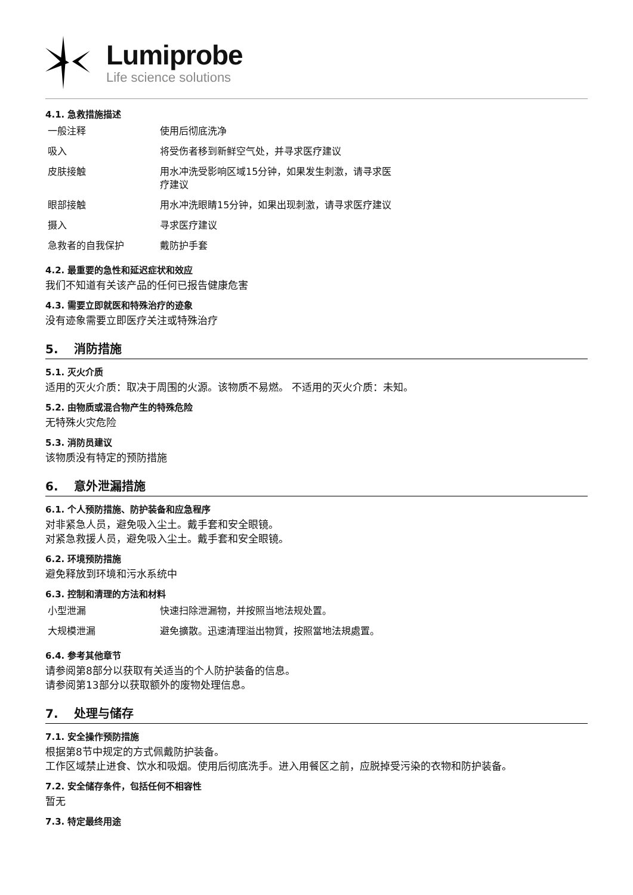Lumiprobe
Life science solutions
4.1. 急救措施描述
| 一般注释 | 使用后彻底洗净 |
| 吸入 | 将受伤者移到新鲜空气处，并寻求医疗建议 |
| 皮肤接触 | 用水冲洗受影响区域15分钟，如果发生刺激，请寻求医疗建议 |
| 眼部接触 | 用水冲洗眼睛15分钟，如果出现刺激，请寻求医疗建议 |
| 摄入 | 寻求医疗建议 |
| 急救者的自我保护 | 戴防护手套 |
4.2. 最重要的急性和延迟症状和效应
我们不知道有关该产品的任何已报告健康危害
4.3. 需要立即就医和特殊治疗的迹象
没有迹象需要立即医疗关注或特殊治疗
5. 消防措施
5.1. 灭火介质
适用的灭火介质：取决于周围的火源。该物质不易燃。 不适用的灭火介质：未知。
5.2. 由物质或混合物产生的特殊危险
无特殊火灾危险
5.3. 消防员建议
该物质没有特定的预防措施
6. 意外泄漏措施
6.1. 个人预防措施、防护装备和应急程序
对非紧急人员，避免吸入尘土。戴手套和安全眼镜。
对紧急救援人员，避免吸入尘土。戴手套和安全眼镜。
6.2. 环境预防措施
避免释放到环境和污水系统中
6.3. 控制和清理的方法和材料
| 小型泄漏 | 快速扫除泄漏物，并按照当地法规处置。 |
| 大规模泄漏 | 避免擴散。迅速清理溢出物質，按照當地法規處置。 |
6.4. 参考其他章节
请参阅第8部分以获取有关适当的个人防护装备的信息。
请参阅第13部分以获取额外的废物处理信息。
7. 处理与储存
7.1. 安全操作预防措施
根据第8节中规定的方式佩戴防护装备。
工作区域禁止进食、饮水和吸烟。使用后彻底洗手。进入用餐区之前，应脱掉受污染的衣物和防护装备。
7.2. 安全储存条件，包括任何不相容性
暂无
7.3. 特定最终用途